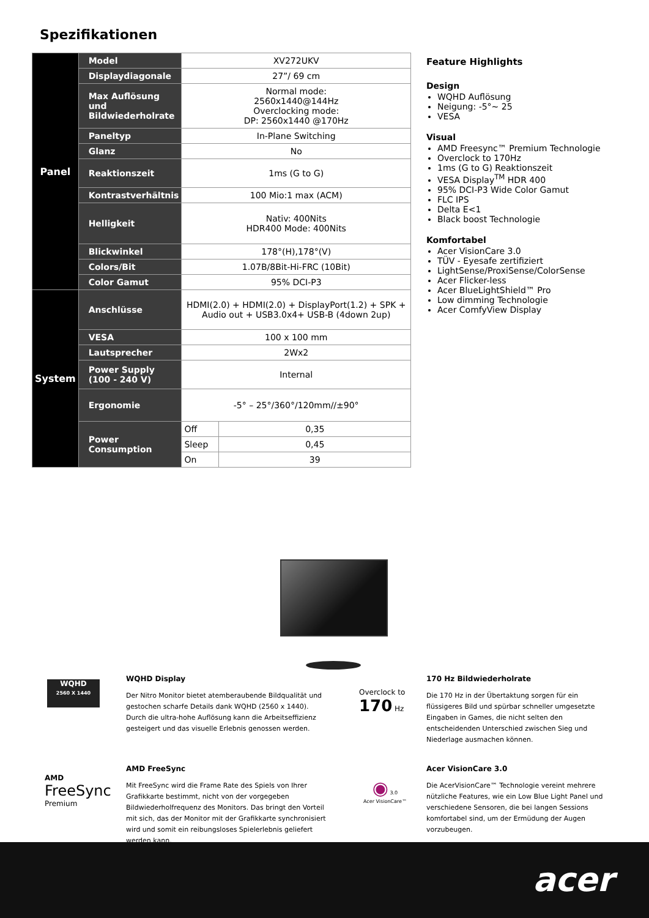Spezifikationen
| Panel | Model | XV272UKV | |
| | Displaydiagonale | 27”/ 69 cm | |
| | Max Auflösung und Bildwiederholrate | Normal mode: 2560x1440@144Hz Overclocking mode: DP: 2560x1440 @170Hz | |
| | Paneltyp | In-Plane Switching | |
| | Glanz | No | |
| | Reaktionszeit | 1ms (G to G) | |
| | Kontrastverhältnis | 100 Mio:1 max (ACM) | |
| | Helligkeit | Nativ: 400Nits HDR400 Mode: 400Nits | |
| | Blickwinkel | 178°(H),178°(V) | |
| | Colors/Bit | 1.07B/8Bit-Hi-FRC (10Bit) | |
| | Color Gamut | 95% DCI-P3 | |
| System | Anschlüsse | HDMI(2.0) + HDMI(2.0) + DisplayPort(1.2) + SPK + Audio out + USB3.0x4+ USB-B (4down 2up) | |
| | VESA | 100 x 100 mm | |
| | Lautsprecher | 2Wx2 | |
| | Power Supply (100 - 240 V) | Internal | |
| | Ergonomie | -5° – 25°/360°/120mm//±90° | |
| | Power Consumption | Off | 0,35 |
| | | Sleep | 0,45 |
| | | On | 39 |
Feature Highlights
Design
WQHD Auflösung
Neigung: -5°~ 25
VESA
Visual
AMD Freesync™ Premium Technologie
Overclock to 170Hz
1ms (G to G) Reaktionszeit
VESA Display<sup>TM</sup> HDR 400
95% DCI-P3 Wide Color Gamut
FLC IPS
Delta E<1
Black boost Technologie
Komfortabel
Acer VisionCare 3.0
TÜV - Eyesafe zertifiziert
LightSense/ProxiSense/ColorSense
Acer Flicker-less
Acer BlueLightShield™ Pro
Low dimming Technologie
Acer ComfyView Display
WQHD
2560 X 1440
WQHD Display
Der Nitro Monitor bietet atemberaubende Bildqualität und gestochen scharfe Details dank WQHD (2560 x 1440). Durch die ultra-hohe Auflösung kann die Arbeitseffizienz gesteigert und das visuelle Erlebnis genossen werden.
Overclock to
170 Hz
170 Hz Bildwiederholrate
Die 170 Hz in der Übertaktung sorgen für ein flüssigeres Bild und spürbar schneller umgesetzte Eingaben in Games, die nicht selten den entscheidenden Unterschied zwischen Sieg und Niederlage ausmachen können.
AMD
FreeSync
Premium
AMD FreeSync
Mit FreeSync wird die Frame Rate des Spiels von Ihrer Grafikkarte bestimmt, nicht von der vorgegeben Bildwiederholfrequenz des Monitors. Das bringt den Vorteil mit sich, das der Monitor mit der Grafikkarte synchronisiert wird und somit ein reibungsloses Spielerlebnis geliefert werden kann.
◉ 3.0
Acer VisionCare™
Acer VisionCare 3.0
Die AcerVisionCare™ Technologie vereint mehrere nützliche Features, wie ein Low Blue Light Panel und verschiedene Sensoren, die bei langen Sessions komfortabel sind, um der Ermüdung der Augen vorzubeugen.
acer